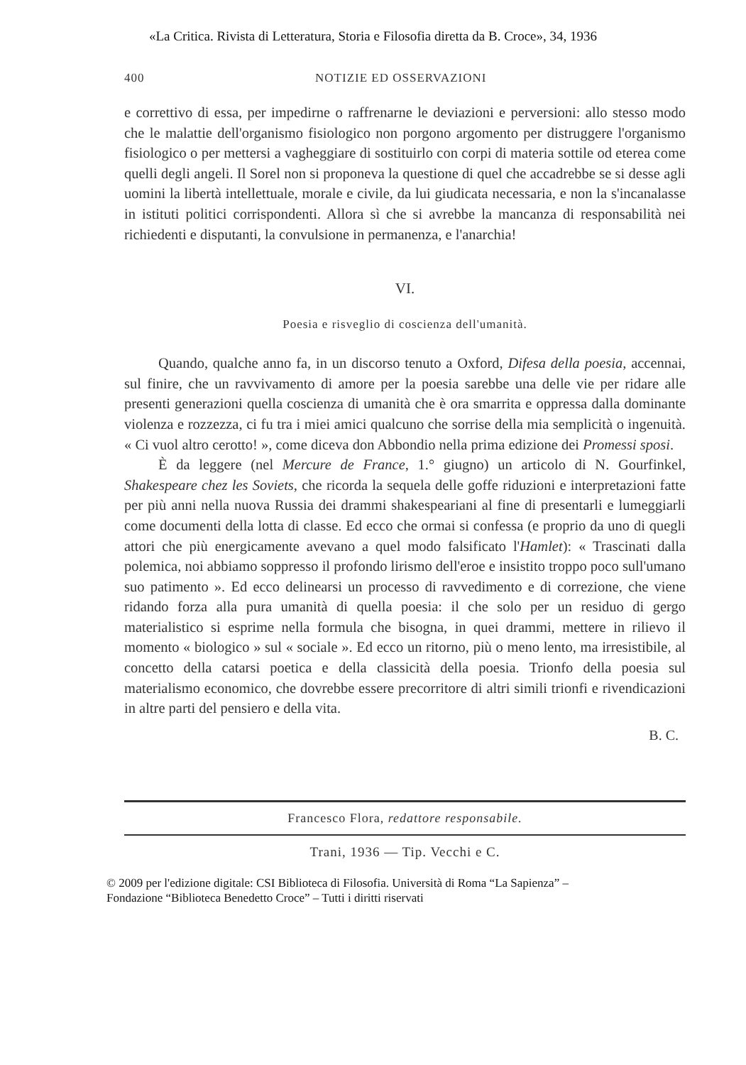«La Critica. Rivista di Letteratura, Storia e Filosofia diretta da B. Croce», 34, 1936
400 NOTIZIE ED OSSERVAZIONI
e correttivo di essa, per impedirne o raffrenarne le deviazioni e perversioni: allo stesso modo che le malattie dell'organismo fisiologico non porgono argomento per distruggere l'organismo fisiologico o per mettersi a vagheggiare di sostituirlo con corpi di materia sottile od eterea come quelli degli angeli. Il Sorel non si proponeva la questione di quel che accadrebbe se si desse agli uomini la libertà intellettuale, morale e civile, da lui giudicata necessaria, e non la s'incanalasse in istituti politici corrispondenti. Allora sì che si avrebbe la mancanza di responsabilità nei richiedenti e disputanti, la convulsione in permanenza, e l'anarchia!
VI.
Poesia e risveglio di coscienza dell'umanità.
Quando, qualche anno fa, in un discorso tenuto a Oxford, Difesa della poesia, accennai, sul finire, che un ravvivamento di amore per la poesia sarebbe una delle vie per ridare alle presenti generazioni quella coscienza di umanità che è ora smarrita e oppressa dalla dominante violenza e rozzezza, ci fu tra i miei amici qualcuno che sorrise della mia semplicità o ingenuità. « Ci vuol altro cerotto! », come diceva don Abbondio nella prima edizione dei Promessi sposi.
È da leggere (nel Mercure de France, 1.° giugno) un articolo di N. Gourfinkel, Shakespeare chez les Soviets, che ricorda la sequela delle goffe riduzioni e interpretazioni fatte per più anni nella nuova Russia dei drammi shakespeariani al fine di presentarli e lumeggiarli come documenti della lotta di classe. Ed ecco che ormai si confessa (e proprio da uno di quegli attori che più energicamente avevano a quel modo falsificato l'Hamlet): « Trascinati dalla polemica, noi abbiamo soppresso il profondo lirismo dell'eroe e insistito troppo poco sull'umano suo patimento ». Ed ecco delinearsi un processo di ravvedimento e di correzione, che viene ridando forza alla pura umanità di quella poesia: il che solo per un residuo di gergo materialistico si esprime nella formula che bisogna, in quei drammi, mettere in rilievo il momento « biologico » sul « sociale ». Ed ecco un ritorno, più o meno lento, ma irresistibile, al concetto della catarsi poetica e della classicità della poesia. Trionfo della poesia sul materialismo economico, che dovrebbe essere precorritore di altri simili trionfi e rivendicazioni in altre parti del pensiero e della vita.
B. C.
Francesco Flora, redattore responsabile.
Trani, 1936 — Tip. Vecchi e C.
© 2009 per l'edizione digitale: CSI Biblioteca di Filosofia. Università di Roma “La Sapienza” –
Fondazione “Biblioteca Benedetto Croce” – Tutti i diritti riservati